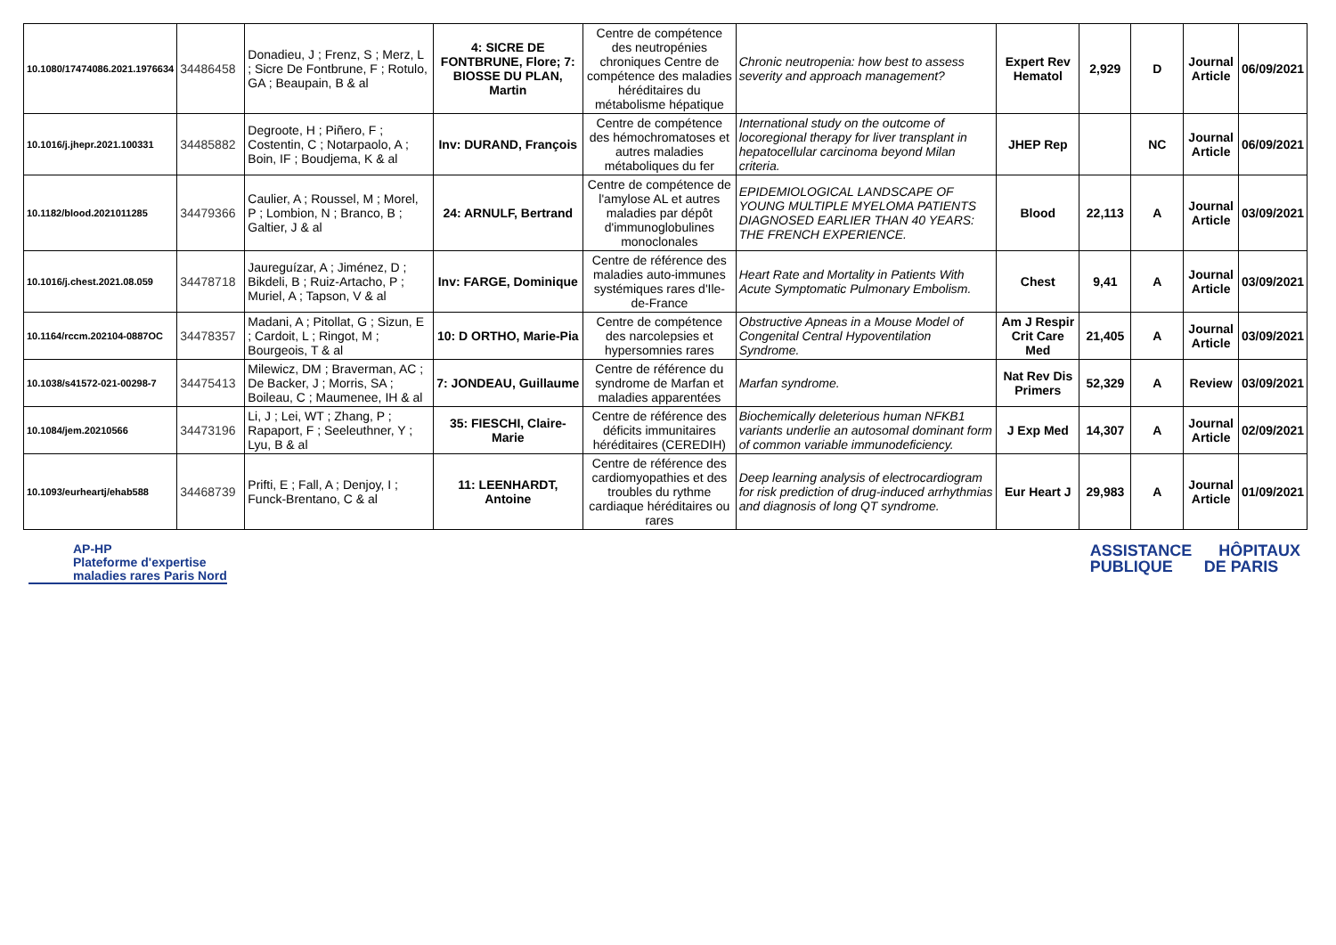| 10.1080/17474086.2021.1976634 | 34486458 | Donadieu, J ; Frenz, S ; Merz, L ; Sicre De Fontbrune, F ; Rotulo, GA ; Beaupain, B & al | 4: SICRE DE FONTBRUNE, Flore; 7: BIOSSE DU PLAN, Martin | Centre de compétence des neutropénies chroniques Centre de compétence des maladies héréditaires du métabolisme hépatique | Chronic neutropenia: how best to assess severity and approach management? | Expert Rev Hematol | 2,929 | D | Journal Article | 06/09/2021 |
| 10.1016/j.jhepr.2021.100331 | 34485882 | Degroote, H ; Piñero, F ; Costentin, C ; Notarpaolo, A ; Boin, IF ; Boudjema, K & al | Inv: DURAND, François | Centre de compétence des hémochromatoses et autres maladies métaboliques du fer | International study on the outcome of locoregional therapy for liver transplant in hepatocellular carcinoma beyond Milan criteria. | JHEP Rep | | NC | Journal Article | 06/09/2021 |
| 10.1182/blood.2021011285 | 34479366 | Caulier, A ; Roussel, M ; Morel, P ; Lombion, N ; Branco, B ; Galtier, J & al | 24: ARNULF, Bertrand | Centre de compétence de l'amylose AL et autres maladies par dépôt d'immunoglobulines monoclonales | EPIDEMIOLOGICAL LANDSCAPE OF YOUNG MULTIPLE MYELOMA PATIENTS DIAGNOSED EARLIER THAN 40 YEARS: THE FRENCH EXPERIENCE. | Blood | 22,113 | A | Journal Article | 03/09/2021 |
| 10.1016/j.chest.2021.08.059 | 34478718 | Jaureguízar, A ; Jiménez, D ; Bikdeli, B ; Ruiz-Artacho, P ; Muriel, A ; Tapson, V & al | Inv: FARGE, Dominique | Centre de référence des maladies auto-immunes systémiques rares d'Ile-de-France | Heart Rate and Mortality in Patients With Acute Symptomatic Pulmonary Embolism. | Chest | 9,41 | A | Journal Article | 03/09/2021 |
| 10.1164/rccm.202104-0887OC | 34478357 | Madani, A ; Pitollat, G ; Sizun, E ; Cardoit, L ; Ringot, M ; Bourgeois, T & al | 10: D ORTHO, Marie-Pia | Centre de compétence des narcolepsies et hypersomnies rares | Obstructive Apneas in a Mouse Model of Congenital Central Hypoventilation Syndrome. | Am J Respir Crit Care Med | 21,405 | A | Journal Article | 03/09/2021 |
| 10.1038/s41572-021-00298-7 | 34475413 | Milewicz, DM ; Braverman, AC ; De Backer, J ; Morris, SA ; Boileau, C ; Maumenee, IH & al | 7: JONDEAU, Guillaume | Centre de référence du syndrome de Marfan et maladies apparentées | Marfan syndrome. | Nat Rev Dis Primers | 52,329 | A | Review | 03/09/2021 |
| 10.1084/jem.20210566 | 34473196 | Li, J ; Lei, WT ; Zhang, P ; Rapaport, F ; Seeleuthner, Y ; Lyu, B & al | 35: FIESCHI, Claire-Marie | Centre de référence des déficits immunitaires héréditaires (CEREDIH) | Biochemically deleterious human NFKB1 variants underlie an autosomal dominant form of common variable immunodeficiency. | J Exp Med | 14,307 | A | Journal Article | 02/09/2021 |
| 10.1093/eurheartj/ehab588 | 34468739 | Prifti, E ; Fall, A ; Denjoy, I ; Funck-Brentano, C & al | 11: LEENHARDT, Antoine | Centre de référence des cardiomyopathies et des troubles du rythme cardiaque héréditaires ou rares | Deep learning analysis of electrocardiogram for risk prediction of drug-induced arrhythmias and diagnosis of long QT syndrome. | Eur Heart J | 29,983 | A | Journal Article | 01/09/2021 |
AP-HP
Plateforme d'expertise
maladies rares Paris Nord
ASSISTANCE HÔPITAUX
PUBLIQUE DE PARIS